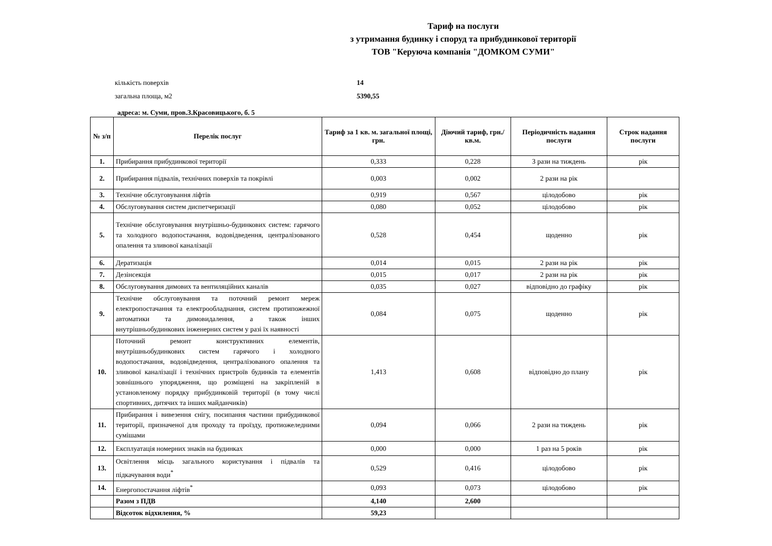Тариф на послуги
з утримання будинку і споруд та прибудинкової території
ТОВ "Керуюча компанія "ДОМКОМ СУМИ"
кількість поверхів 14
загальна площа, м2 5390,55
адреса: м. Суми, пров.З.Красовицького, б. 5
| № з/п | Перелік послуг | Тариф за 1 кв. м. загальної площі, грн. | Діючий тариф, грн./кв.м. | Періодичність надання послуги | Строк надання послуги |
| --- | --- | --- | --- | --- | --- |
| 1. | Прибирання прибудинкової території | 0,333 | 0,228 | 3 рази на тиждень | рік |
| 2. | Прибирання підвалів, технічних поверхів та покрівлі | 0,003 | 0,002 | 2 рази на рік | |
| 3. | Технічне обслуговування ліфтів | 0,919 | 0,567 | цілодобово | рік |
| 4. | Обслуговування систем диспетчеризації | 0,080 | 0,052 | цілодобово | рік |
| 5. | Технічне обслуговування внутрішньо-будинкових систем: гарячого та холодного водопостачання, водовідведення, централізованого опалення та зливової каналізації | 0,528 | 0,454 | щоденно | рік |
| 6. | Дератизація | 0,014 | 0,015 | 2 рази на рік | рік |
| 7. | Дезінсекція | 0,015 | 0,017 | 2 рази на рік | рік |
| 8. | Обслуговування димових та вентиляційних каналів | 0,035 | 0,027 | відповідно до графіку | рік |
| 9. | Технічне обслуговування та поточний ремонт мереж електропостачання та електрообладнання, систем протипожежної автоматики та димовидалення, а також інших внутрішньобудинкових інженерних систем у разі їх наявності | 0,084 | 0,075 | щоденно | рік |
| 10. | Поточний ремонт конструктивних елементів, внутрішньобудинкових систем гарячого і холодного водопостачання, водовідведення, централізованого опалення та зливової каналізації і технічних пристроїв будинків та елементів зовнішнього упорядження, що розміщені на закріпленій в установленому порядку прибудинковій території (в тому числі спортивних, дитячих та інших майданчиків) | 1,413 | 0,608 | відповідно до плану | рік |
| 11. | Прибирання і вивезення снігу, посипання частини прибудинкової території, призначеної для проходу та проїзду, протиожеледними сумішами | 0,094 | 0,066 | 2 рази на тиждень | рік |
| 12. | Експлуатація номерних знаків на будинках | 0,000 | 0,000 | 1 раз на 5 років | рік |
| 13. | Освітлення місць загального користування і підвалів та підкачування води<sup>*</sup> | 0,529 | 0,416 | цілодобово | рік |
| 14. | Енергопостачання ліфтів<sup>*</sup> | 0,093 | 0,073 | цілодобово | рік |
| | Разом з ПДВ | 4,140 | 2,600 | | |
| | Відсоток відхилення, % | 59,23 | | | |